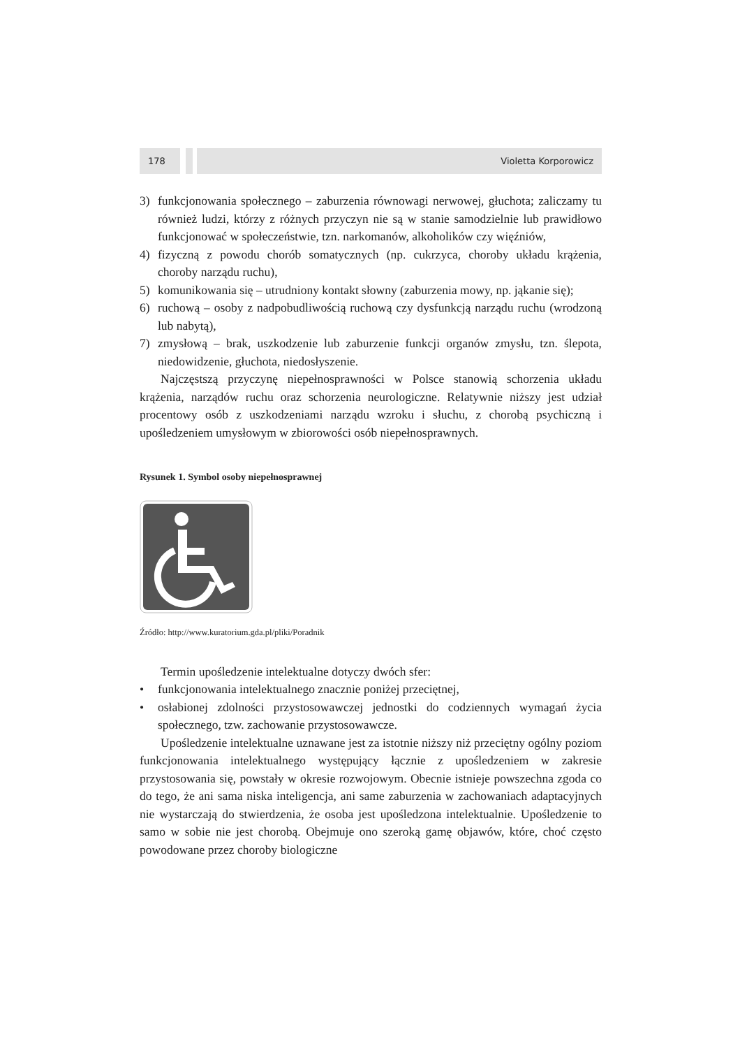178 Violetta Korporowicz
3) funkcjonowania społecznego – zaburzenia równowagi nerwowej, głuchota; zaliczamy tu również ludzi, którzy z różnych przyczyn nie są w stanie samodzielnie lub prawidłowo funkcjonować w społeczeństwie, tzn. narkomanów, alkoholików czy więźniów,
4) fizyczną z powodu chorób somatycznych (np. cukrzyca, choroby układu krążenia, choroby narządu ruchu),
5) komunikowania się – utrudniony kontakt słowny (zaburzenia mowy, np. jąkanie się);
6) ruchową – osoby z nadpobudliwością ruchową czy dysfunkcją narządu ruchu (wrodzoną lub nabytą),
7) zmysłową – brak, uszkodzenie lub zaburzenie funkcji organów zmysłu, tzn. ślepota, niedowidzenie, głuchota, niedosłyszenie.
Najczęstszą przyczynę niepełnosprawności w Polsce stanowią schorzenia układu krążenia, narządów ruchu oraz schorzenia neurologiczne. Relatywnie niższy jest udział procentowy osób z uszkodzeniami narządu wzroku i słuchu, z chorobą psychiczną i upośledzeniem umysłowym w zbiorowości osób niepełnosprawnych.
Rysunek 1. Symbol osoby niepełnosprawnej
Źródło: http://www.kuratorium.gda.pl/pliki/Poradnik
Termin upośledzenie intelektualne dotyczy dwóch sfer:
• funkcjonowania intelektualnego znacznie poniżej przeciętnej,
• osłabionej zdolności przystosowawczej jednostki do codziennych wymagań życia społecznego, tzw. zachowanie przystosowawcze.
Upośledzenie intelektualne uznawane jest za istotnie niższy niż przeciętny ogólny poziom funkcjonowania intelektualnego występujący łącznie z upośledzeniem w zakresie przystosowania się, powstały w okresie rozwojowym. Obecnie istnieje powszechna zgoda co do tego, że ani sama niska inteligencja, ani same zaburzenia w zachowaniach adaptacyjnych nie wystarczają do stwierdzenia, że osoba jest upośledzona intelektualnie. Upośledzenie to samo w sobie nie jest chorobą. Obejmuje ono szeroką gamę objawów, które, choć często powodowane przez choroby biologiczne